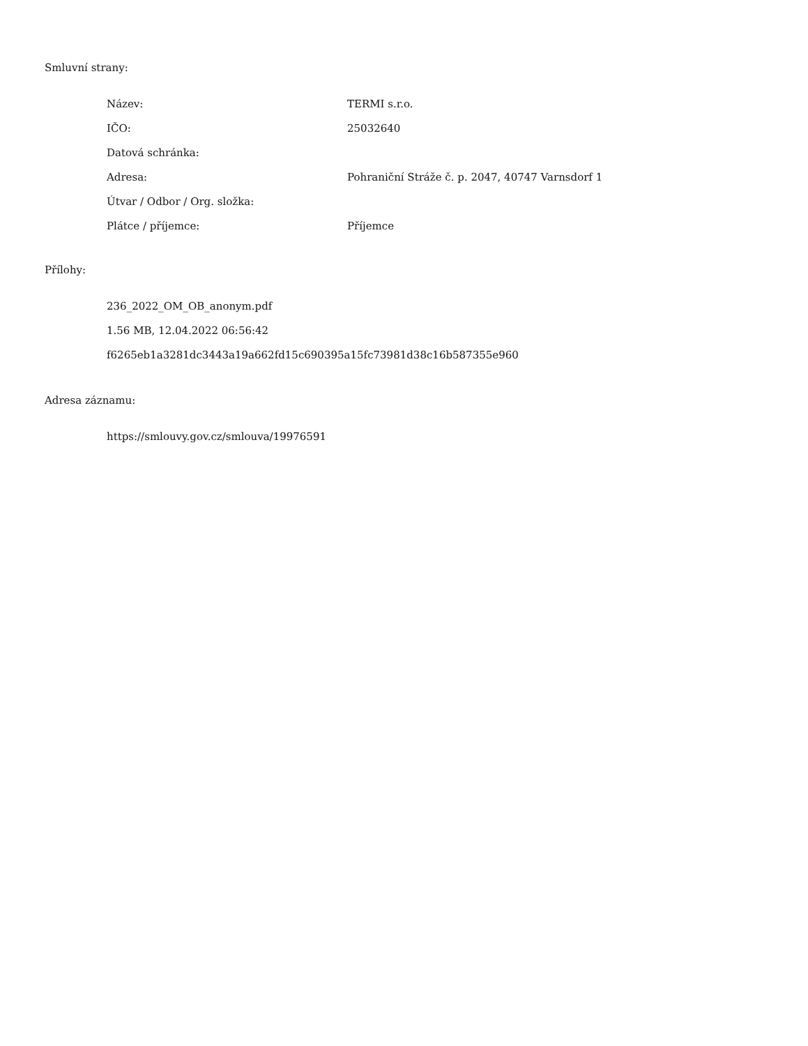Smluvní strany:
| Název: | TERMI s.r.o. |
| IČO: | 25032640 |
| Datová schránka: | |
| Adresa: | Pohraniční Stráže č. p. 2047, 40747 Varnsdorf 1 |
| Útvar / Odbor / Org. složka: | |
| Plátce / příjemce: | Příjemce |
Přílohy:
236_2022_OM_OB_anonym.pdf
1.56 MB, 12.04.2022 06:56:42
f6265eb1a3281dc3443a19a662fd15c690395a15fc73981d38c16b587355e960
Adresa záznamu:
https://smlouvy.gov.cz/smlouva/19976591